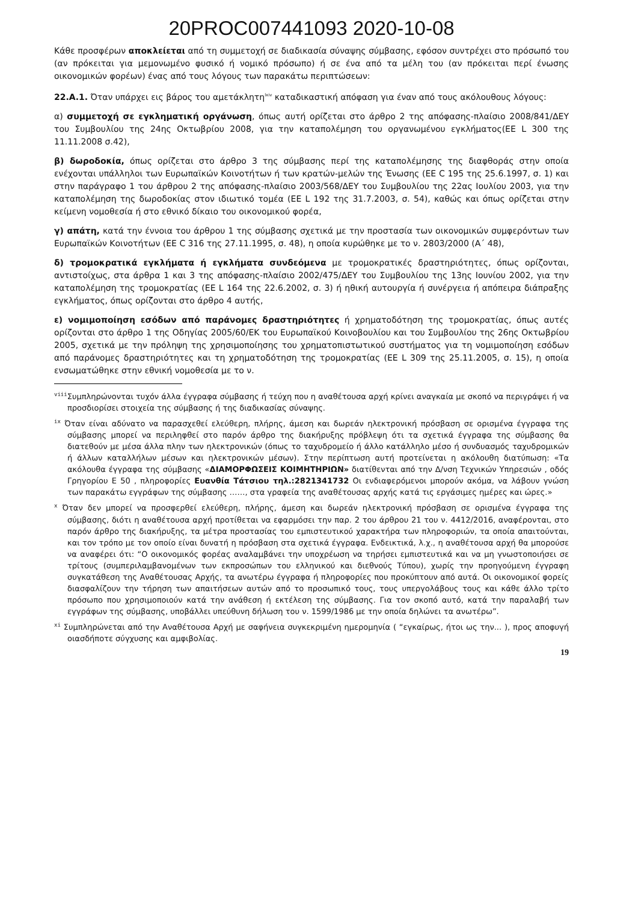20PROC007441093 2020-10-08
Κάθε προσφέρων αποκλείεται από τη συμμετοχή σε διαδικασία σύναψης σύμβασης, εφόσον συντρέχει στο πρόσωπό του (αν πρόκειται για μεμονωμένο φυσικό ή νομικό πρόσωπο) ή σε ένα από τα μέλη του (αν πρόκειται περί ένωσης οικονομικών φορέων) ένας από τους λόγους των παρακάτω περιπτώσεων:
22.Α.1. Όταν υπάρχει εις βάρος του αμετάκλητη<sup>lxiv</sup> καταδικαστική απόφαση για έναν από τους ακόλουθους λόγους:
α) συμμετοχή σε εγκληματική οργάνωση, όπως αυτή ορίζεται στο άρθρο 2 της απόφασης-πλαίσιο 2008/841/ΔΕΥ του Συμβουλίου της 24ης Οκτωβρίου 2008, για την καταπολέμηση του οργανωμένου εγκλήματος(ΕΕ L 300 της 11.11.2008 σ.42),
β) δωροδοκία, όπως ορίζεται στο άρθρο 3 της σύμβασης περί της καταπολέμησης της διαφθοράς στην οποία ενέχονται υπάλληλοι των Ευρωπαϊκών Κοινοτήτων ή των κρατών-μελών της Ένωσης (ΕΕ C 195 της 25.6.1997, σ. 1) και στην παράγραφο 1 του άρθρου 2 της απόφασης-πλαίσιο 2003/568/ΔΕΥ του Συμβουλίου της 22ας Ιουλίου 2003, για την καταπολέμηση της δωροδοκίας στον ιδιωτικό τομέα (ΕΕ L 192 της 31.7.2003, σ. 54), καθώς και όπως ορίζεται στην κείμενη νομοθεσία ή στο εθνικό δίκαιο του οικονομικού φορέα,
γ) απάτη, κατά την έννοια του άρθρου 1 της σύμβασης σχετικά με την προστασία των οικονομικών συμφερόντων των Ευρωπαϊκών Κοινοτήτων (ΕΕ C 316 της 27.11.1995, σ. 48), η οποία κυρώθηκε με το ν. 2803/2000 (Α΄ 48),
δ) τρομοκρατικά εγκλήματα ή εγκλήματα συνδεόμενα με τρομοκρατικές δραστηριότητες, όπως ορίζονται, αντιστοίχως, στα άρθρα 1 και 3 της απόφασης-πλαίσιο 2002/475/ΔΕΥ του Συμβουλίου της 13ης Ιουνίου 2002, για την καταπολέμηση της τρομοκρατίας (ΕΕ L 164 της 22.6.2002, σ. 3) ή ηθική αυτουργία ή συνέργεια ή απόπειρα διάπραξης εγκλήματος, όπως ορίζονται στο άρθρο 4 αυτής,
ε) νομιμοποίηση εσόδων από παράνομες δραστηριότητες ή χρηματοδότηση της τρομοκρατίας, όπως αυτές ορίζονται στο άρθρο 1 της Οδηγίας 2005/60/ΕΚ του Ευρωπαϊκού Κοινοβουλίου και του Συμβουλίου της 26ης Οκτωβρίου 2005, σχετικά με την πρόληψη της χρησιμοποίησης του χρηματοπιστωτικού συστήματος για τη νομιμοποίηση εσόδων από παράνομες δραστηριότητες και τη χρηματοδότηση της τρομοκρατίας (ΕΕ L 309 της 25.11.2005, σ. 15), η οποία ενσωματώθηκε στην εθνική νομοθεσία με το ν.
<sup>viii</sup>Συμπληρώνονται τυχόν άλλα έγγραφα σύμβασης ή τεύχη που η αναθέτουσα αρχή κρίνει αναγκαία με σκοπό να περιγράψει ή να προσδιορίσει στοιχεία της σύμβασης ή της διαδικασίας σύναψης.
<sup>ix</sup> Όταν είναι αδύνατο να παρασχεθεί ελεύθερη, πλήρης, άμεση και δωρεάν ηλεκτρονική πρόσβαση σε ορισμένα έγγραφα της σύμβασης μπορεί να περιληφθεί στο παρόν άρθρο της διακήρυξης πρόβλεψη ότι τα σχετικά έγγραφα της σύμβασης θα διατεθούν με μέσα άλλα πλην των ηλεκτρονικών (όπως το ταχυδρομείο ή άλλο κατάλληλο μέσο ή συνδυασμός ταχυδρομικών ή άλλων καταλλήλων μέσων και ηλεκτρονικών μέσων). Στην περίπτωση αυτή προτείνεται η ακόλουθη διατύπωση: «Τα ακόλουθα έγγραφα της σύμβασης «ΔΙΑΜΟΡΦΩΣΕΙΣ ΚΟΙΜΗΤΗΡΙΩΝ» διατίθενται από την Δ/νση Τεχνικών Υπηρεσιών , οδός Γρηγορίου Ε 50 , πληροφορίες Ευανθία Τάτσιου τηλ.:2821341732 Οι ενδιαφερόμενοι μπορούν ακόμα, να λάβουν γνώση των παρακάτω εγγράφων της σύμβασης ……, στα γραφεία της αναθέτουσας αρχής κατά τις εργάσιμες ημέρες και ώρες.»
<sup>x</sup> Όταν δεν μπορεί να προσφερθεί ελεύθερη, πλήρης, άμεση και δωρεάν ηλεκτρονική πρόσβαση σε ορισμένα έγγραφα της σύμβασης, διότι η αναθέτουσα αρχή προτίθεται να εφαρμόσει την παρ. 2 του άρθρου 21 του ν. 4412/2016, αναφέρονται, στο παρόν άρθρο της διακήρυξης, τα μέτρα προστασίας του εμπιστευτικού χαρακτήρα των πληροφοριών, τα οποία απαιτούνται, και τον τρόπο με τον οποίο είναι δυνατή η πρόσβαση στα σχετικά έγγραφα. Ενδεικτικά, λ.χ., η αναθέτουσα αρχή θα μπορούσε να αναφέρει ότι: “Ο οικονομικός φορέας αναλαμβάνει την υποχρέωση να τηρήσει εμπιστευτικά και να μη γνωστοποιήσει σε τρίτους (συμπεριλαμβανομένων των εκπροσώπων του ελληνικού και διεθνούς Τύπου), χωρίς την προηγούμενη έγγραφη συγκατάθεση της Αναθέτουσας Αρχής, τα ανωτέρω έγγραφα ή πληροφορίες που προκύπτουν από αυτά. Οι οικονομικοί φορείς διασφαλίζουν την τήρηση των απαιτήσεων αυτών από το προσωπικό τους, τους υπεργολάβους τους και κάθε άλλο τρίτο πρόσωπο που χρησιμοποιούν κατά την ανάθεση ή εκτέλεση της σύμβασης. Για τον σκοπό αυτό, κατά την παραλαβή των εγγράφων της σύμβασης, υποβάλλει υπεύθυνη δήλωση του ν. 1599/1986 με την οποία δηλώνει τα ανωτέρω”.
<sup>xi</sup> Συμπληρώνεται από την Αναθέτουσα Αρχή με σαφήνεια συγκεκριμένη ημερομηνία ( “εγκαίρως, ήτοι ως την... ), προς αποφυγή οιασδήποτε σύγχυσης και αμφιβολίας.
19